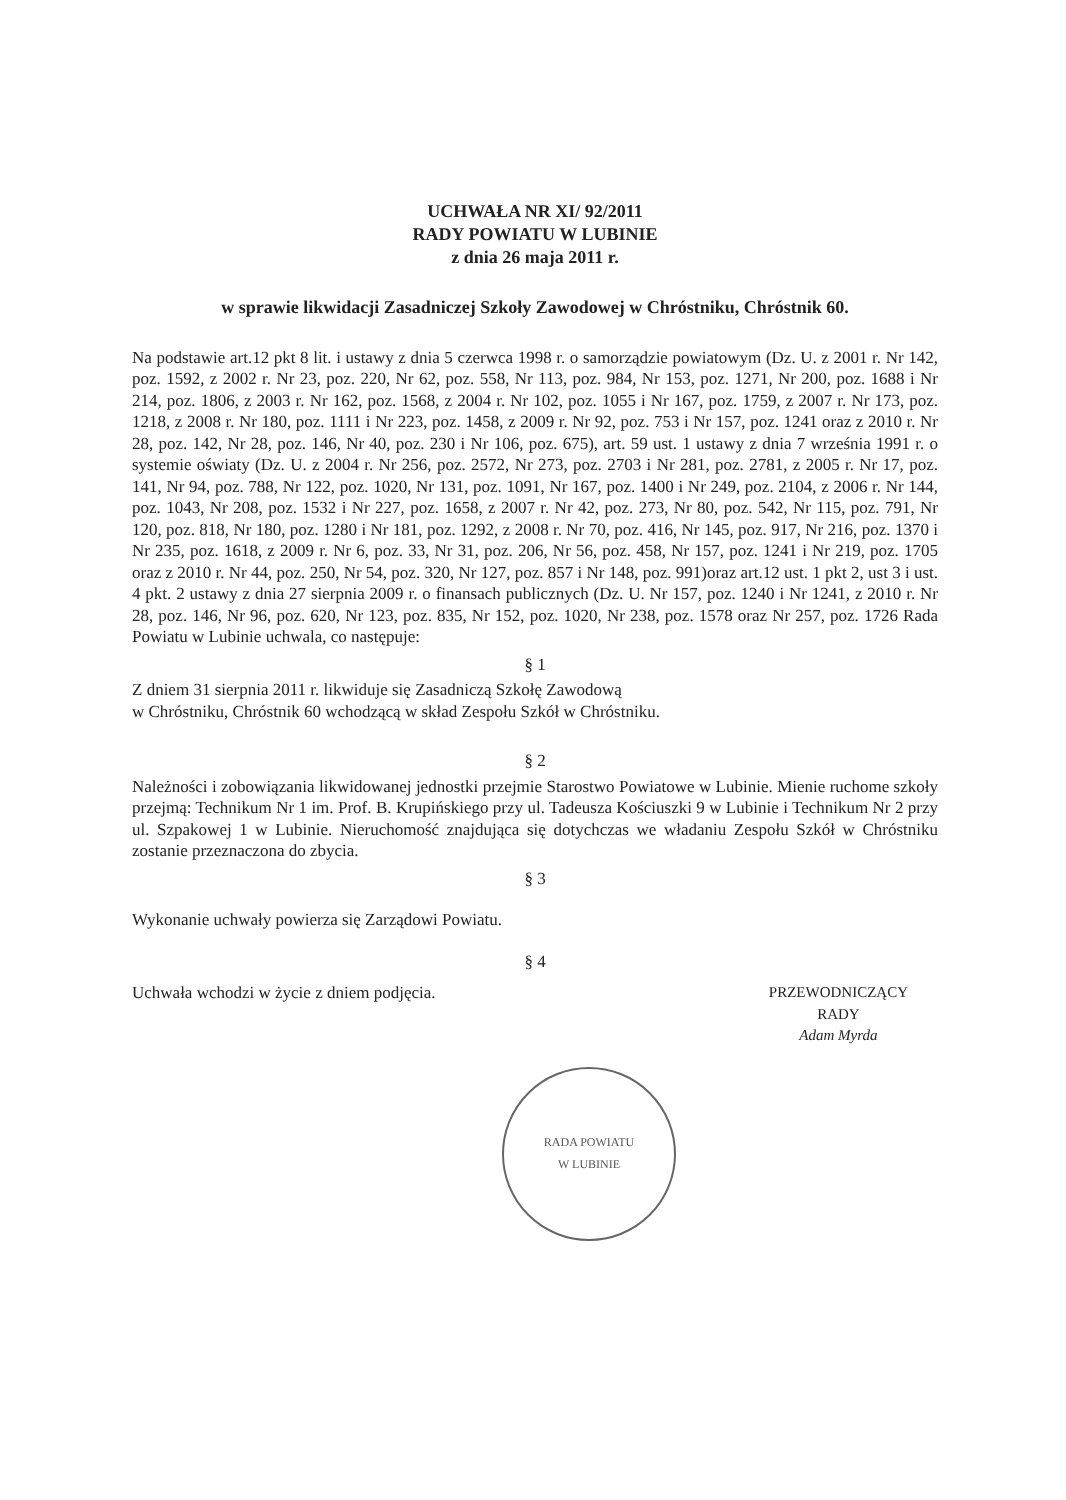UCHWAŁA NR XI/ 92/2011
RADY POWIATU W LUBINIE
z dnia 26 maja 2011 r.
w sprawie likwidacji Zasadniczej Szkoły Zawodowej w Chróstniku, Chróstnik 60.
Na podstawie art.12 pkt 8 lit. i ustawy z dnia 5 czerwca 1998 r. o samorządzie powiatowym (Dz. U. z 2001 r. Nr 142, poz. 1592, z 2002 r. Nr 23, poz. 220, Nr 62, poz. 558, Nr 113, poz. 984, Nr 153, poz. 1271, Nr 200, poz. 1688 i Nr 214, poz. 1806, z 2003 r. Nr 162, poz. 1568, z 2004 r. Nr 102, poz. 1055 i Nr 167, poz. 1759, z 2007 r. Nr 173, poz. 1218, z 2008 r. Nr 180, poz. 1111 i Nr 223, poz. 1458, z 2009 r. Nr 92, poz. 753 i Nr 157, poz. 1241 oraz z 2010 r. Nr 28, poz. 142, Nr 28, poz. 146, Nr 40, poz. 230 i Nr 106, poz. 675), art. 59 ust. 1 ustawy z dnia 7 września 1991 r. o systemie oświaty (Dz. U. z 2004 r. Nr 256, poz. 2572, Nr 273, poz. 2703 i Nr 281, poz. 2781, z 2005 r. Nr 17, poz. 141, Nr 94, poz. 788, Nr 122, poz. 1020, Nr 131, poz. 1091, Nr 167, poz. 1400 i Nr 249, poz. 2104, z 2006 r. Nr 144, poz. 1043, Nr 208, poz. 1532 i Nr 227, poz. 1658, z 2007 r. Nr 42, poz. 273, Nr 80, poz. 542, Nr 115, poz. 791, Nr 120, poz. 818, Nr 180, poz. 1280 i Nr 181, poz. 1292, z 2008 r. Nr 70, poz. 416, Nr 145, poz. 917, Nr 216, poz. 1370 i Nr 235, poz. 1618, z 2009 r. Nr 6, poz. 33, Nr 31, poz. 206, Nr 56, poz. 458, Nr 157, poz. 1241 i Nr 219, poz. 1705 oraz z 2010 r. Nr 44, poz. 250, Nr 54, poz. 320, Nr 127, poz. 857 i Nr 148, poz. 991)oraz art.12 ust. 1 pkt 2, ust 3 i ust. 4 pkt. 2 ustawy z dnia 27 sierpnia 2009 r. o finansach publicznych (Dz. U. Nr 157, poz. 1240 i Nr 1241, z 2010 r. Nr 28, poz. 146, Nr 96, poz. 620, Nr 123, poz. 835, Nr 152, poz. 1020, Nr 238, poz. 1578 oraz Nr 257, poz. 1726 Rada Powiatu w Lubinie uchwala, co następuje:
§ 1
Z dniem 31 sierpnia 2011 r. likwiduje się Zasadniczą Szkołę Zawodową
w Chróstniku, Chróstnik 60 wchodzącą w skład Zespołu Szkół w Chróstniku.
§ 2
Należności i zobowiązania likwidowanej jednostki przejmie Starostwo Powiatowe w Lubinie. Mienie ruchome szkoły przejmą: Technikum Nr 1 im. Prof. B. Krupińskiego przy ul. Tadeusza Kościuszki 9 w Lubinie i Technikum Nr 2 przy ul. Szpakowej 1 w Lubinie. Nieruchomość znajdująca się dotychczas we władaniu Zespołu Szkół w Chróstniku zostanie przeznaczona do zbycia.
§ 3
Wykonanie uchwały powierza się Zarządowi Powiatu.
§ 4
Uchwała wchodzi w życie z dniem podjęcia.
PRZEWODNICZĄCY
RADY
Adam Myrda
RADA POWIATU
W LUBINIE